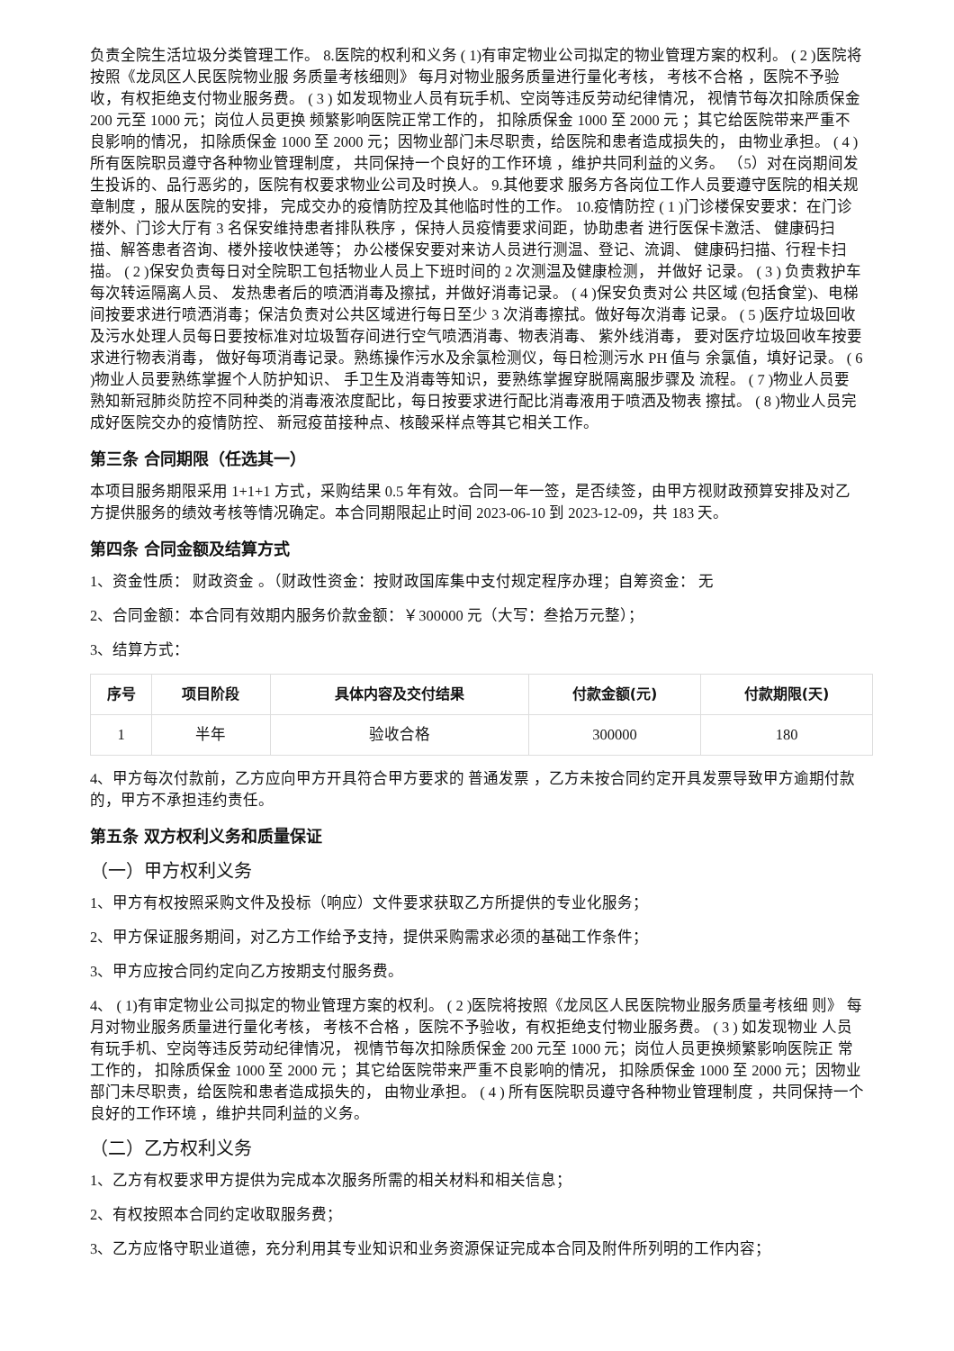负责全院生活垃圾分类管理工作。 8.医院的权利和义务 ( 1)有审定物业公司拟定的物业管理方案的权利。 ( 2 )医院将按照《龙凤区人民医院物业服 务质量考核细则》 每月对物业服务质量进行量化考核， 考核不合格 ，医院不予验收，有权拒绝支付物业服务费。 ( 3 ) 如发现物业人员有玩手机、空岗等违反劳动纪律情况， 视情节每次扣除质保金 200 元至 1000 元；岗位人员更换 频繁影响医院正常工作的， 扣除质保金 1000 至 2000 元 ；其它给医院带来严重不良影响的情况， 扣除质保金 1000 至 2000 元；因物业部门未尽职责，给医院和患者造成损失的， 由物业承担。 ( 4 ) 所有医院职员遵守各种物业管理制度， 共同保持一个良好的工作环境 ，维护共同利益的义务。 （5）对在岗期间发生投诉的、品行恶劣的，医院有权要求物业公司及时换人。 9.其他要求 服务方各岗位工作人员要遵守医院的相关规章制度 ，服从医院的安排， 完成交办的疫情防控及其他临时性的工作。 10.疫情防控 ( 1 )门诊楼保安要求：在门诊楼外、门诊大厅有 3 名保安维持患者排队秩序 ，保持人员疫情要求间距，协助患者 进行医保卡激活、 健康码扫描、解答患者咨询、楼外接收快递等； 办公楼保安要对来访人员进行测温、登记、流调、 健康码扫描、行程卡扫描。 ( 2 )保安负责每日对全院职工包括物业人员上下班时间的 2 次测温及健康检测， 并做好 记录。 ( 3 ) 负责救护车每次转运隔离人员、 发热患者后的喷洒消毒及擦拭，并做好消毒记录。 ( 4 )保安负责对公 共区域 (包括食堂)、电梯间按要求进行喷洒消毒；保洁负责对公共区域进行每日至少 3 次消毒擦拭。做好每次消毒 记录。 ( 5 )医疗垃圾回收及污水处理人员每日要按标准对垃圾暂存间进行空气喷洒消毒、物表消毒、 紫外线消毒， 要对医疗垃圾回收车按要求进行物表消毒， 做好每项消毒记录。熟练操作污水及余氯检测仪，每日检测污水 PH 值与 余氯值，填好记录。 ( 6 )物业人员要熟练掌握个人防护知识、 手卫生及消毒等知识，要熟练掌握穿脱隔离服步骤及 流程。 ( 7 )物业人员要熟知新冠肺炎防控不同种类的消毒液浓度配比，每日按要求进行配比消毒液用于喷洒及物表 擦拭。 ( 8 )物业人员完成好医院交办的疫情防控、 新冠疫苗接种点、核酸采样点等其它相关工作。
第三条 合同期限（任选其一）
本项目服务期限采用 1+1+1 方式，采购结果 0.5 年有效。合同一年一签，是否续签，由甲方视财政预算安排及对乙方提供服务的绩效考核等情况确定。本合同期限起止时间 2023-06-10 到 2023-12-09，共 183 天。
第四条 合同金额及结算方式
1、资金性质： 财政资金 。（财政性资金：按财政国库集中支付规定程序办理；自筹资金： 无
2、合同金额：本合同有效期内服务价款金额：￥300000 元（大写：叁拾万元整）；
3、结算方式：
| 序号 | 项目阶段 | 具体内容及交付结果 | 付款金额(元) | 付款期限(天) |
| --- | --- | --- | --- | --- |
| 1 | 半年 | 验收合格 | 300000 | 180 |
4、甲方每次付款前，乙方应向甲方开具符合甲方要求的 普通发票 ，乙方未按合同约定开具发票导致甲方逾期付款的，甲方不承担违约责任。
第五条 双方权利义务和质量保证
（一）甲方权利义务
1、甲方有权按照采购文件及投标（响应）文件要求获取乙方所提供的专业化服务；
2、甲方保证服务期间，对乙方工作给予支持，提供采购需求必须的基础工作条件；
3、甲方应按合同约定向乙方按期支付服务费。
4、 ( 1)有审定物业公司拟定的物业管理方案的权利。 ( 2 )医院将按照《龙凤区人民医院物业服务质量考核细 则》 每月对物业服务质量进行量化考核， 考核不合格 ，医院不予验收，有权拒绝支付物业服务费。 ( 3 ) 如发现物业 人员有玩手机、空岗等违反劳动纪律情况， 视情节每次扣除质保金 200 元至 1000 元；岗位人员更换频繁影响医院正 常工作的， 扣除质保金 1000 至 2000 元 ；其它给医院带来严重不良影响的情况， 扣除质保金 1000 至 2000 元；因物业 部门未尽职责，给医院和患者造成损失的， 由物业承担。 ( 4 ) 所有医院职员遵守各种物业管理制度 ，共同保持一个 良好的工作环境 ，维护共同利益的义务。
（二）乙方权利义务
1、乙方有权要求甲方提供为完成本次服务所需的相关材料和相关信息；
2、有权按照本合同约定收取服务费；
3、乙方应恪守职业道德，充分利用其专业知识和业务资源保证完成本合同及附件所列明的工作内容；